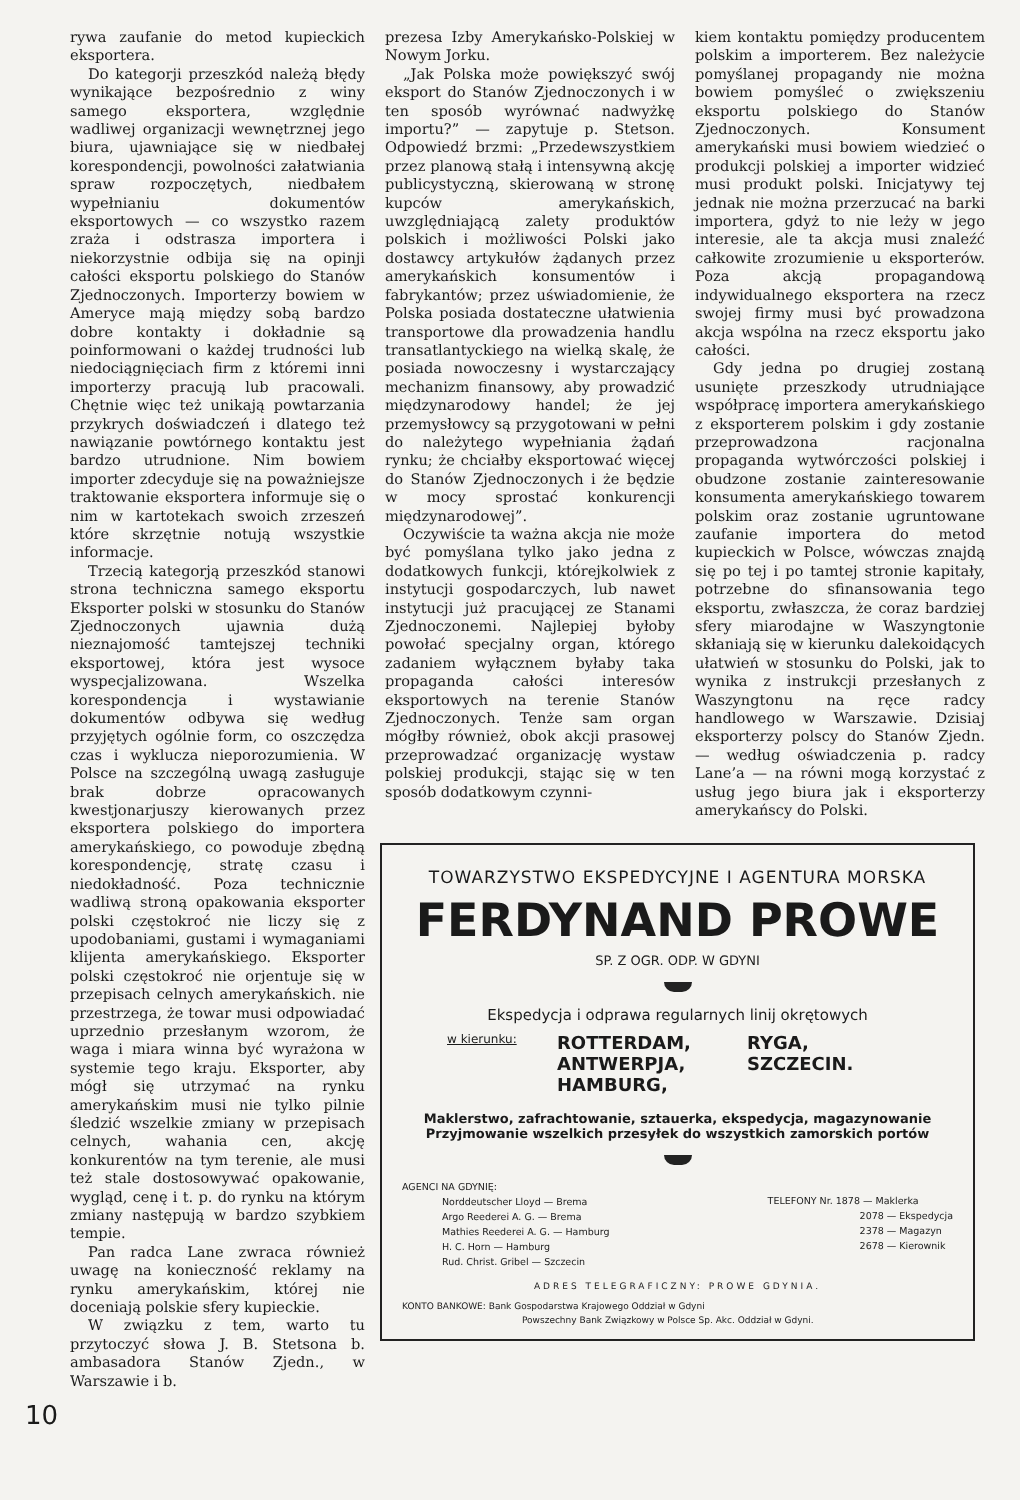rywa zaufanie do metod kupieckich eksportera.
Do kategorji przeszkód należą błędy wynikające bezpośrednio z winy samego eksportera, względnie wadliwej organizacji wewnętrznej jego biura, ujawniające się w niedbałej korespondencji, powolności załatwiania spraw rozpoczętych, niedbałem wypełnianiu dokumentów eksportowych — co wszystko razem zraża i odstrasza importera i niekorzystnie odbija się na opinji całości eksportu polskiego do Stanów Zjednoczonych. Importerzy bowiem w Ameryce mają między sobą bardzo dobre kontakty i dokładnie są poinformowani o każdej trudności lub niedociągnięciach firm z któremi inni importerzy pracują lub pracowali. Chętnie więc też unikają powtarzania przykrych doświadczeń i dlatego też nawiązanie powtórnego kontaktu jest bardzo utrudnione. Nim bowiem importer zdecyduje się na poważniejsze traktowanie eksportera informuje się o nim w kartotekach swoich zrzeszeń które skrzętnie notują wszystkie informacje.
Trzecią kategorją przeszkód stanowi strona techniczna samego eksportu Eksporter polski w stosunku do Stanów Zjednoczonych ujawnia dużą nieznajomość tamtejszej techniki eksportowej, która jest wysoce wyspecjalizowana. Wszelka korespondencja i wystawianie dokumentów odbywa się według przyjętych ogólnie form, co oszczędza czas i wyklucza nieporozumienia. W Polsce na szczególną uwagą zasługuje brak dobrze opracowanych kwestjonarjuszy kierowanych przez eksportera polskiego do importera amerykańskiego, co powoduje zbędną korespondencję, stratę czasu i niedokładność. Poza technicznie wadliwą stroną opakowania eksporter polski częstokroć nie liczy się z upodobaniami, gustami i wymaganiami klijenta amerykańskiego. Eksporter polski częstokroć nie orjentuje się w przepisach celnych amerykańskich. nie przestrzega, że towar musi odpowiadać uprzednio przesłanym wzorom, że waga i miara winna być wyrażona w systemie tego kraju. Eksporter, aby mógł się utrzymać na rynku amerykańskim musi nie tylko pilnie śledzić wszelkie zmiany w przepisach celnych, wahania cen, akcję konkurentów na tym terenie, ale musi też stale dostosowywać opakowanie, wygląd, cenę i t. p. do rynku na którym zmiany następują w bardzo szybkiem tempie.
Pan radca Lane zwraca również uwagę na konieczność reklamy na rynku amerykańskim, której nie doceniają polskie sfery kupieckie.
W związku z tem, warto tu przytoczyć słowa J. B. Stetsona b. ambasadora Stanów Zjedn., w Warszawie i b.
prezesa Izby Amerykańsko-Polskiej w Nowym Jorku.
„Jak Polska może powiększyć swój eksport do Stanów Zjednoczonych i w ten sposób wyrównać nadwyżkę importu?” — zapytuje p. Stetson. Odpowiedź brzmi: „Przedewszystkiem przez planową stałą i intensywną akcję publicystyczną, skierowaną w stronę kupców amerykańskich, uwzględniającą zalety produktów polskich i możliwości Polski jako dostawcy artykułów żądanych przez amerykańskich konsumentów i fabrykantów; przez uświadomienie, że Polska posiada dostateczne ułatwienia transportowe dla prowadzenia handlu transatlantyckiego na wielką skalę, że posiada nowoczesny i wystarczający mechanizm finansowy, aby prowadzić międzynarodowy handel; że jej przemysłowcy są przygotowani w pełni do należytego wypełniania żądań rynku; że chciałby eksportować więcej do Stanów Zjednoczonych i że będzie w mocy sprostać konkurencji międzynarodowej”.
Oczywiście ta ważna akcja nie może być pomyślana tylko jako jedna z dodatkowych funkcji, którejkolwiek z instytucji gospodarczych, lub nawet instytucji już pracującej ze Stanami Zjednoczonemi. Najlepiej byłoby powołać specjalny organ, którego zadaniem wyłącznem byłaby taka propaganda całości interesów eksportowych na terenie Stanów Zjednoczonych. Tenże sam organ mógłby również, obok akcji prasowej przeprowadzać organizację wystaw polskiej produkcji, stając się w ten sposób dodatkowym czynni-
kiem kontaktu pomiędzy producentem polskim a importerem. Bez należycie pomyślanej propagandy nie można bowiem pomyśleć o zwiększeniu eksportu polskiego do Stanów Zjednoczonych. Konsument amerykański musi bowiem wiedzieć o produkcji polskiej a importer widzieć musi produkt polski. Inicjatywy tej jednak nie można przerzucać na barki importera, gdyż to nie leży w jego interesie, ale ta akcja musi znaleźć całkowite zrozumienie u eksporterów. Poza akcją propagandową indywidualnego eksportera na rzecz swojej firmy musi być prowadzona akcja wspólna na rzecz eksportu jako całości.
Gdy jedna po drugiej zostaną usunięte przeszkody utrudniające współpracę importera amerykańskiego z eksporterem polskim i gdy zostanie przeprowadzona racjonalna propaganda wytwórczości polskiej i obudzone zostanie zainteresowanie konsumenta amerykańskiego towarem polskim oraz zostanie ugruntowane zaufanie importera do metod kupieckich w Polsce, wówczas znajdą się po tej i po tamtej stronie kapitały, potrzebne do sfinansowania tego eksportu, zwłaszcza, że coraz bardziej sfery miarodajne w Waszyngtonie skłaniają się w kierunku dalekoidących ułatwień w stosunku do Polski, jak to wynika z instrukcji przesłanych z Waszyngtonu na ręce radcy handlowego w Warszawie. Dzisiaj eksporterzy polscy do Stanów Zjedn. — według oświadczenia p. radcy Lane’a — na równi mogą korzystać z usług jego biura jak i eksporterzy amerykańscy do Polski.
TOWARZYSTWO EKSPEDYCYJNE I AGENTURA MORSKA
FERDYNAND PROWE
SP. Z OGR. ODP. W GDYNI
Ekspedycja i odprawa regularnych linij okrętowych
w kierunku:
ROTTERDAM,
ANTWERPJA,
HAMBURG,
RYGA,
SZCZECIN.
Maklerstwo, zafrachtowanie, sztauerka, ekspedycja, magazynowanie
Przyjmowanie wszelkich przesyłek do wszystkich zamorskich portów
AGENCI NA GDYNIĘ:
Norddeutscher Lloyd — Brema
Argo Reederei A. G. — Brema
Mathies Reederei A. G. — Hamburg
H. C. Horn — Hamburg
Rud. Christ. Gribel — Szczecin
TELEFONY Nr. 1878 — Maklerka
2078 — Ekspedycja
2378 — Magazyn
2678 — Kierownik
ADRES TELEGRAFICZNY: PROWE GDYNIA.
KONTO BANKOWE: Bank Gospodarstwa Krajowego Oddział w Gdyni
Powszechny Bank Związkowy w Polsce Sp. Akc. Oddział w Gdyni.
10